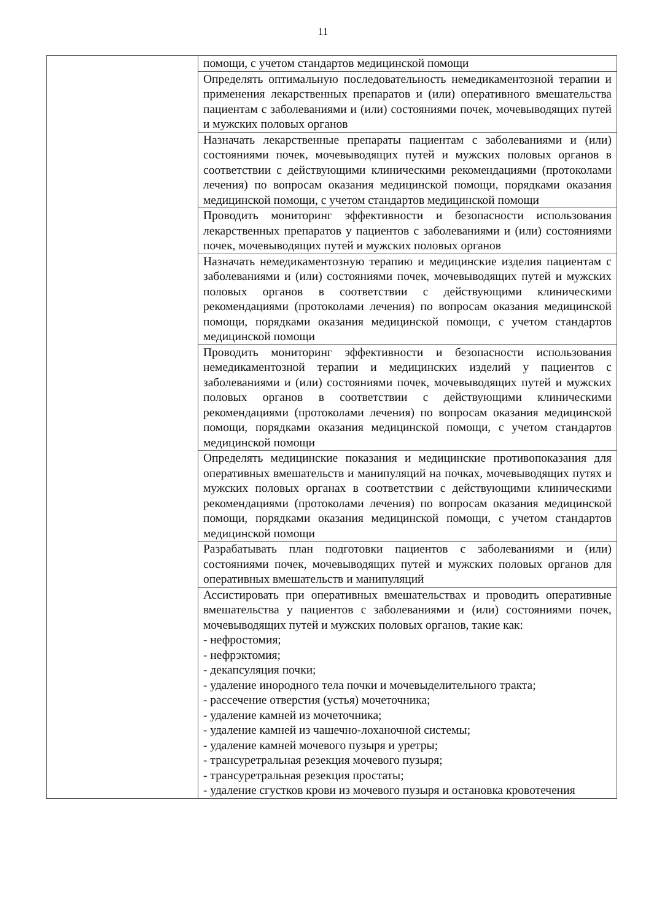11
| | помощи, с учетом стандартов медицинской помощи |
| | Определять оптимальную последовательность немедикаментозной терапии и применения лекарственных препаратов и (или) оперативного вмешательства пациентам с заболеваниями и (или) состояниями почек, мочевыводящих путей и мужских половых органов |
| | Назначать лекарственные препараты пациентам с заболеваниями и (или) состояниями почек, мочевыводящих путей и мужских половых органов в соответствии с действующими клиническими рекомендациями (протоколами лечения) по вопросам оказания медицинской помощи, порядками оказания медицинской помощи, с учетом стандартов медицинской помощи |
| | Проводить мониторинг эффективности и безопасности использования лекарственных препаратов у пациентов с заболеваниями и (или) состояниями почек, мочевыводящих путей и мужских половых органов |
| | Назначать немедикаментозную терапию и медицинские изделия пациентам с заболеваниями и (или) состояниями почек, мочевыводящих путей и мужских половых органов в соответствии с действующими клиническими рекомендациями (протоколами лечения) по вопросам оказания медицинской помощи, порядками оказания медицинской помощи, с учетом стандартов медицинской помощи |
| | Проводить мониторинг эффективности и безопасности использования немедикаментозной терапии и медицинских изделий у пациентов с заболеваниями и (или) состояниями почек, мочевыводящих путей и мужских половых органов в соответствии с действующими клиническими рекомендациями (протоколами лечения) по вопросам оказания медицинской помощи, порядками оказания медицинской помощи, с учетом стандартов медицинской помощи |
| | Определять медицинские показания и медицинские противопоказания для оперативных вмешательств и манипуляций на почках, мочевыводящих путях и мужских половых органах в соответствии с действующими клиническими рекомендациями (протоколами лечения) по вопросам оказания медицинской помощи, порядками оказания медицинской помощи, с учетом стандартов медицинской помощи |
| | Разрабатывать план подготовки пациентов с заболеваниями и (или) состояниями почек, мочевыводящих путей и мужских половых органов для оперативных вмешательств и манипуляций |
| | Ассистировать при оперативных вмешательствах и проводить оперативные вмешательства у пациентов с заболеваниями и (или) состояниями почек, мочевыводящих путей и мужских половых органов, такие как: - нефростомия; - нефрэктомия; - декапсуляция почки; - удаление инородного тела почки и мочевыделительного тракта; - рассечение отверстия (устья) мочеточника; - удаление камней из мочеточника; - удаление камней из чашечно-лоханочной системы; - удаление камней мочевого пузыря и уретры; - трансуретральная резекция мочевого пузыря; - трансуретральная резекция простаты; - удаление сгустков крови из мочевого пузыря и остановка кровотечения |